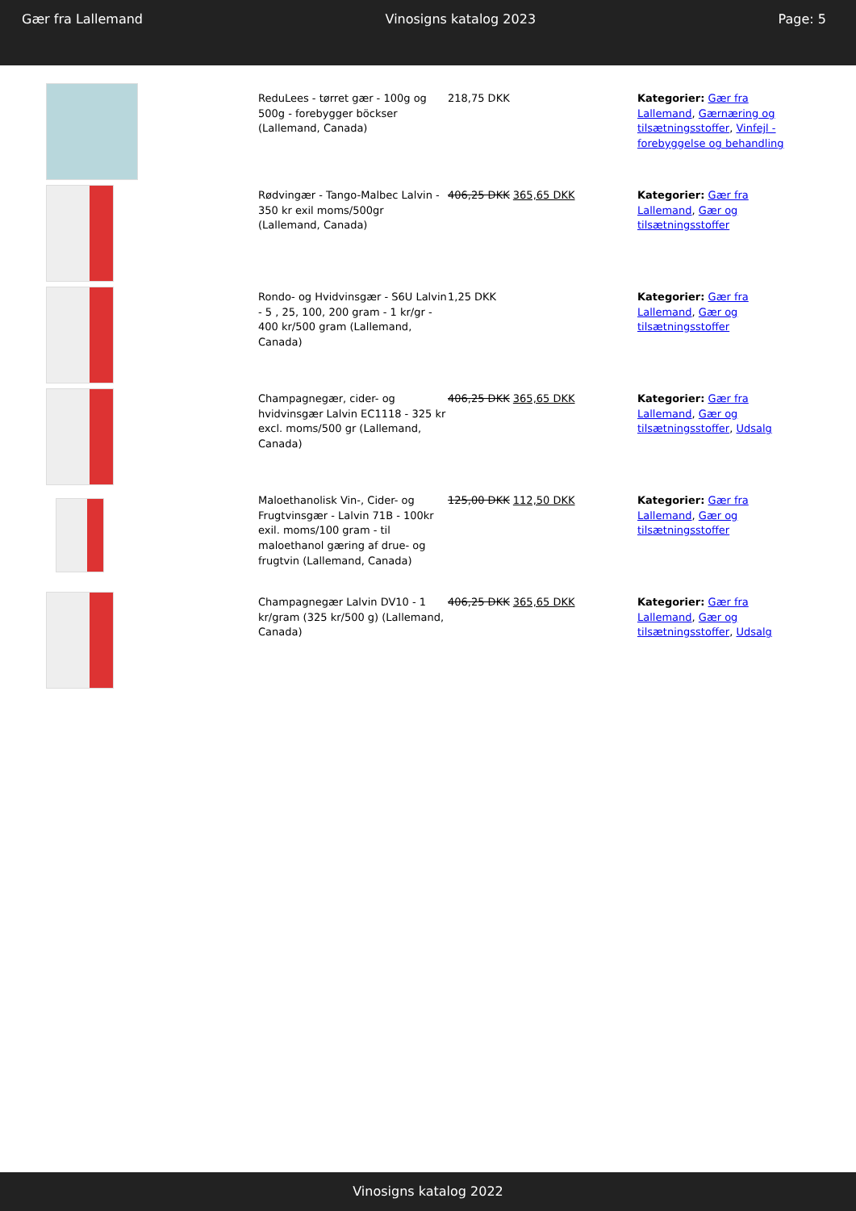Gær fra Lallemand Vinosigns katalog 2023 Page: 5
| | ReduLees - tørret gær - 100g og 500g - forebygger böckser (Lallemand, Canada) | 218,75 DKK | Kategorier: Gær fra Lallemand , Gærnæring og tilsætningsstoffer , Vinfejl - forebyggelse og behandling | |
| | Rødvingær - Tango-Malbec Lalvin - 350 kr exil moms/500gr (Lallemand, Canada) | 406,25 DKK 365,65 DKK | Kategorier: Gær fra Lallemand , Gær og tilsætningsstoffer | |
| | Rondo- og Hvidvinsgær - S6U Lalvin - 5 , 25, 100, 200 gram - 1 kr/gr - 400 kr/500 gram (Lallemand, Canada) | 1,25 DKK | Kategorier: Gær fra Lallemand , Gær og tilsætningsstoffer | |
| | Champagnegær, cider- og hvidvinsgær Lalvin EC1118 - 325 kr excl. moms/500 gr (Lallemand, Canada) | 406,25 DKK 365,65 DKK | Kategorier: Gær fra Lallemand , Gær og tilsætningsstoffer , Udsalg | |
| | Maloethanolisk Vin-, Cider- og Frugtvinsgær - Lalvin 71B - 100kr exil. moms/100 gram - til maloethanol gæring af drue- og frugtvin (Lallemand, Canada) | 125,00 DKK 112,50 DKK | Kategorier: Gær fra Lallemand , Gær og tilsætningsstoffer | |
| | Champagnegær Lalvin DV10 - 1 kr/gram (325 kr/500 g) (Lallemand, Canada) | 406,25 DKK 365,65 DKK | Kategorier: Gær fra Lallemand , Gær og tilsætningsstoffer , Udsalg | |
Vinosigns katalog 2022